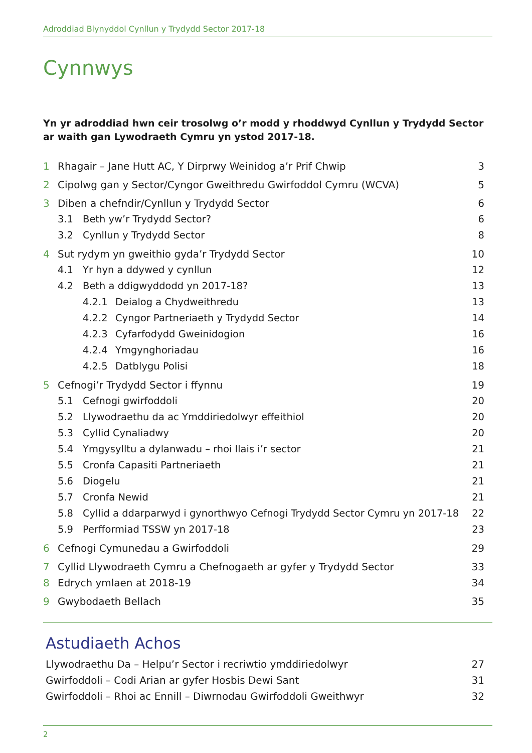Adroddiad Blynyddol Cynllun y Trydydd Sector 2017-18
Cynnwys
Yn yr adroddiad hwn ceir trosolwg o’r modd y rhoddwyd Cynllun y Trydydd Sector ar waith gan Lywodraeth Cymru yn ystod 2017-18.
1 Rhagair – Jane Hutt AC, Y Dirprwy Weinidog a’r Prif Chwip 3
2 Cipolwg gan y Sector/Cyngor Gweithredu Gwirfoddol Cymru (WCVA) 5
3 Diben a chefndir/Cynllun y Trydydd Sector 6
3.1 Beth yw’r Trydydd Sector? 6
3.2 Cynllun y Trydydd Sector 8
4 Sut rydym yn gweithio gyda’r Trydydd Sector 10
4.1 Yr hyn a ddywed y cynllun 12
4.2 Beth a ddigwyddodd yn 2017-18? 13
4.2.1 Deialog a Chydweithredu 13
4.2.2 Cyngor Partneriaeth y Trydydd Sector 14
4.2.3 Cyfarfodydd Gweinidogion 16
4.2.4 Ymgynghoriadau 16
4.2.5 Datblygu Polisi 18
5 Cefnogi’r Trydydd Sector i ffynnu 19
5.1 Cefnogi gwirfoddoli 20
5.2 Llywodraethu da ac Ymddiriedolwyr effeithiol 20
5.3 Cyllid Cynaliadwy 20
5.4 Ymgysylltu a dylanwadu – rhoi llais i’r sector 21
5.5 Cronfa Capasiti Partneriaeth 21
5.6 Diogelu 21
5.7 Cronfa Newid 21
5.8 Cyllid a ddarparwyd i gynorthwyo Cefnogi Trydydd Sector Cymru yn 2017-18 22
5.9 Perfformiad TSSW yn 2017-18 23
6 Cefnogi Cymunedau a Gwirfoddoli 29
7 Cyllid Llywodraeth Cymru a Chefnogaeth ar gyfer y Trydydd Sector 33
8 Edrych ymlaen at 2018-19 34
9 Gwybodaeth Bellach 35
Astudiaeth Achos
Llywodraethu Da – Helpu’r Sector i recriwtio ymddiriedolwyr 27
Gwirfoddoli – Codi Arian ar gyfer Hosbis Dewi Sant 31
Gwirfoddoli – Rhoi ac Ennill – Diwrnodau Gwirfoddoli Gweithwyr 32
2